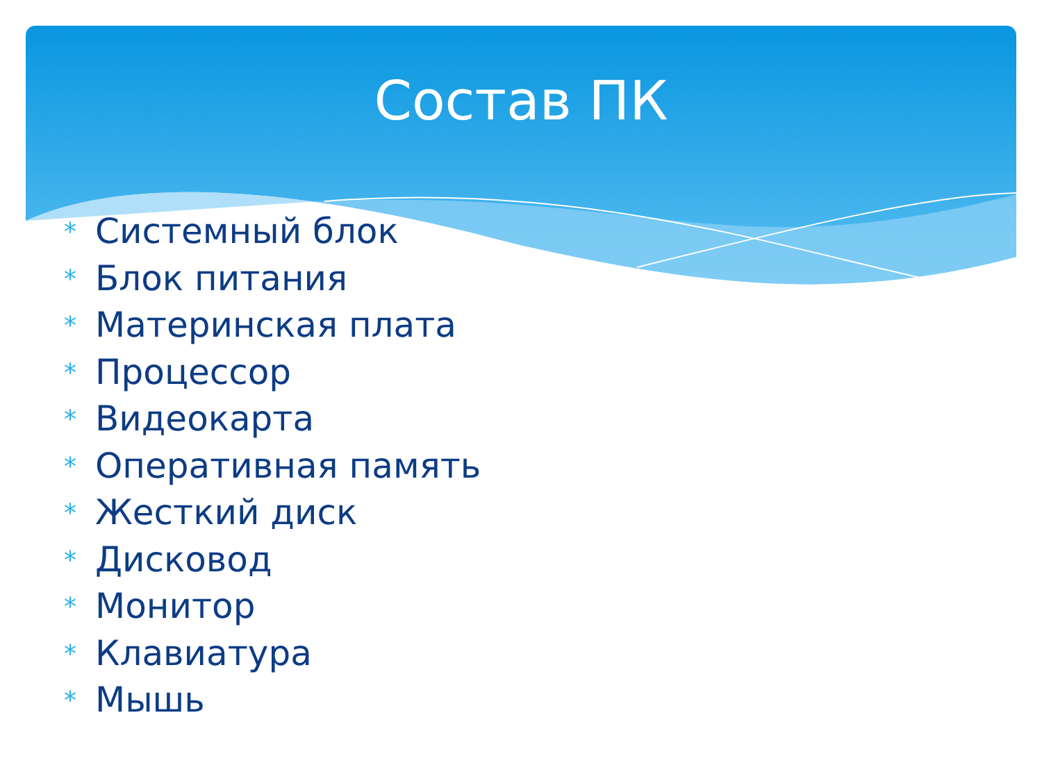Состав ПК
* Системный блок
* Блок питания
* Материнская плата
* Процессор
* Видеокарта
* Оперативная память
* Жесткий диск
* Дисковод
* Монитор
* Клавиатура
* Мышь